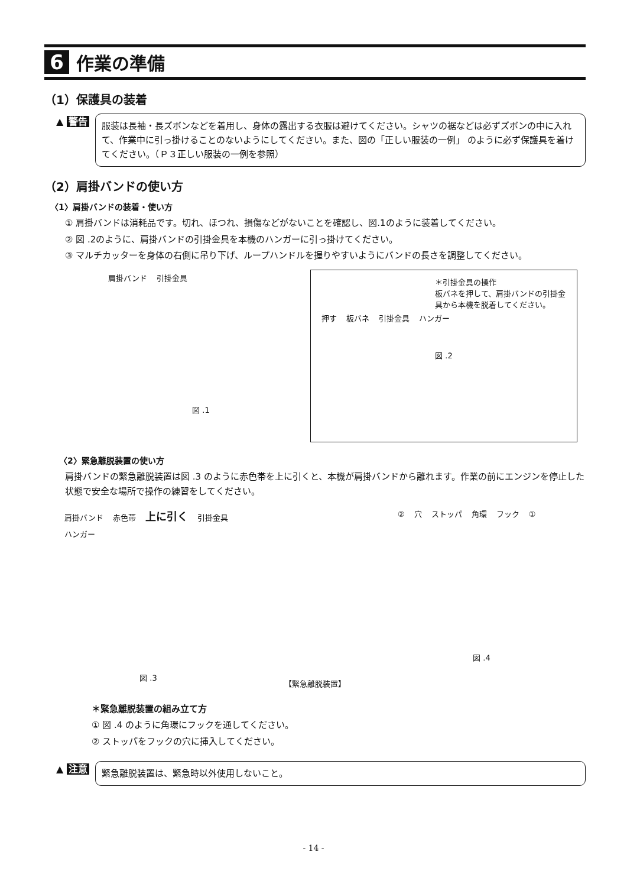6 作業の準備
（1）保護具の装着
▲ 警告
服装は長袖・長ズボンなどを着用し、身体の露出する衣服は避けてください。シャツの裾などは必ずズボンの中に入れて、作業中に引っ掛けることのないようにしてください。また、図の「正しい服装の一例」 のように必ず保護具を着けてください。（Ｐ３正しい服装の一例を参照）
（2）肩掛バンドの使い方
〈1〉肩掛バンドの装着・使い方
① 肩掛バンドは消耗品です。切れ、ほつれ、損傷などがないことを確認し、図.1のように装着してください。
② 図 .2のように、肩掛バンドの引掛金具を本機のハンガーに引っ掛けてください。
③ マルチカッターを身体の右側に吊り下げ、ループハンドルを握りやすいようにバンドの長さを調整してください。
肩掛バンド 引掛金具
図 .1
＊引掛金具の操作
板バネを押して、肩掛バンドの引掛金具から本機を脱着してください。
押す 板バネ 引掛金具 ハンガー
図 .2
〈2〉緊急離脱装置の使い方
肩掛バンドの緊急離脱装置は図 .3 のように赤色帯を上に引くと、本機が肩掛バンドから離れます。作業の前にエンジンを停止した状態で安全な場所で操作の練習をしてください。
肩掛バンド 赤色帯 上に引く 引掛金具 ハンガー
図 .3
【緊急離脱装置】
② 穴 ストッパ 角環 フック ①
図 .4
＊緊急離脱装置の組み立て方
① 図 .4 のように角環にフックを通してください。
② ストッパをフックの穴に挿入してください。
▲ 注意
緊急離脱装置は、緊急時以外使用しないこと。
- 14 -